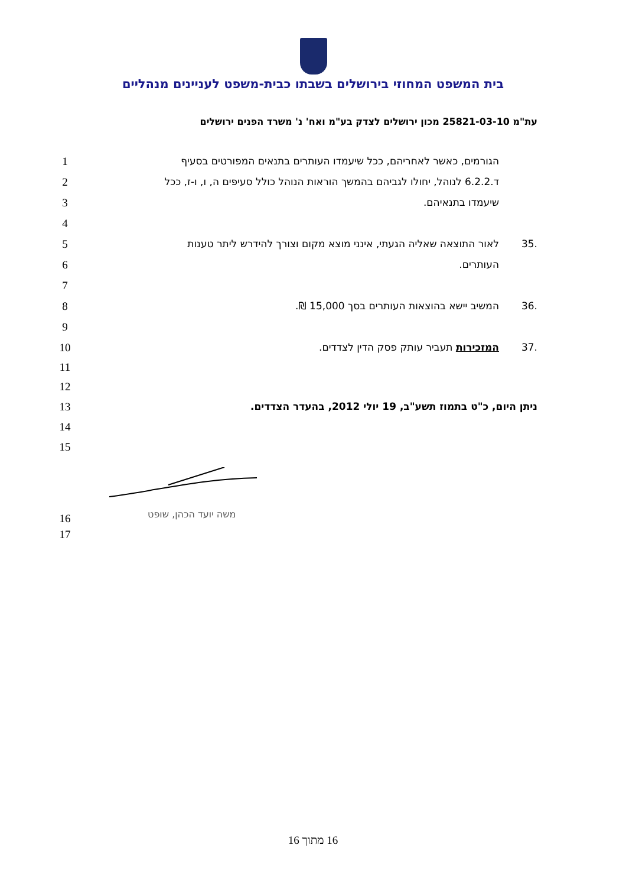בית המשפט המחוזי בירושלים בשבתו כבית-משפט לעניינים מנהליים
עת"מ 25821-03-10 מכון ירושלים לצדק בע"מ ואח' נ' משרד הפנים ירושלים
1 הגורמים, כאשר לאחריהם, ככל שיעמדו העותרים בתנאים המפורטים בסעיף
2 ד.6.2.2 לנוהל, יחולו לגביהם בהמשך הוראות הנוהל כולל סעיפים ה, ו, ו-ז, ככל
3 שיעמדו בתנאיהם.
4
5.35 לאור התוצאה שאליה הגעתי, אינני מוצא מקום וצורך להידרש ליתר טענות
6 העותרים.
7
8.36 המשיב יישא בהוצאות העותרים בסך 15,000 ₪.
9
10.37 המזכירות תעביר עותק פסק הדין לצדדים.
11
12
13 ניתן היום, כ"ט בתמוז תשע"ב, 19 יולי 2012, בהעדר הצדדים.
14
15
משה יועד הכהן, שופט
16
17
16 מתוך 16